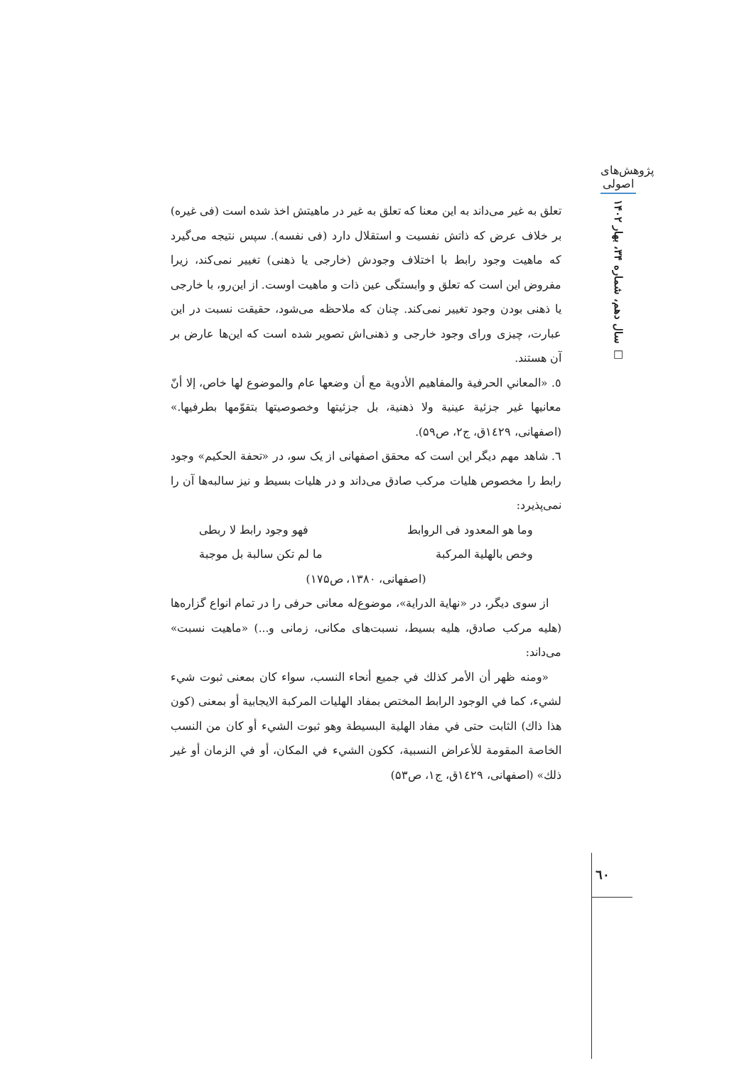پژوهش‌های اصولی
سال دهم، شماره ۳۴، بهار ۱۴۰۲ □
تعلق به غیر می‌داند به این معنا که تعلق به غیر در ماهیتش اخذ شده است (فی غیره) بر خلاف عرض که ذاتش نفسیت و استقلال دارد (فی نفسه). سپس نتیجه می‌گیرد که ماهیت وجود رابط با اختلاف وجودش (خارجی یا ذهنی) تغییر نمی‌کند، زیرا مفروض این است که تعلق و وابستگی عین ذات و ماهیت اوست. از این‌رو، با خارجی یا ذهنی بودن وجود تغییر نمی‌کند. چنان که ملاحظه می‌شود، حقیقت نسبت در این عبارت، چیزی ورای وجود خارجی و ذهنی‌اش تصویر شده است که این‌ها عارض بر آن هستند.
٥. «المعاني الحرفية والمفاهيم الأدوية مع أن وضعها عام والموضوع لها خاص، إلا أنّ معانيها غير جزئية عينية ولا ذهنية، بل جزئيتها وخصوصيتها بتقوّمها بطرفيها.» (اصفهانی، ۱٤۲۹ق، ج۲، ص۵۹).
٦. شاهد مهم دیگر این است که محقق اصفهانی از یک سو، در «تحفة الحکیم» وجود رابط را مخصوص هلیات مرکب صادق می‌داند و در هلیات بسیط و نیز سالبه‌ها آن را نمی‌پذیرد:
وما هو المعدود فی الروابط فهو وجود رابط لا ربطی
وخص بالهلية المركبة ما لم تكن سالبة بل موجبة
(اصفهانی، ۱۳۸۰، ص۱۷۵)
از سوی دیگر، در «نهاية الدراية»، موضوع‌له معانی حرفی را در تمام انواع گزاره‌ها (هلیه مرکب صادق، هلیه بسیط، نسبت‌های مکانی، زمانی و...) «ماهیت نسبت» می‌داند:
«ومنه ظهر أن الأمر كذلك في جميع أنحاء النسب، سواء كان بمعنى ثبوت شيء لشيء، كما في الوجود الرابط المختص بمفاد الهليات المركبة الايجابية أو بمعنى (كون هذا ذاك) الثابت حتى في مفاد الهلية البسيطة وهو ثبوت الشيء أو كان من النسب الخاصة المقومة للأعراض النسبية، ككون الشيء في المكان، أو في الزمان أو غير ذلك» (اصفهانی، ۱٤۲۹ق، ج۱، ص۵۳)
٦٠